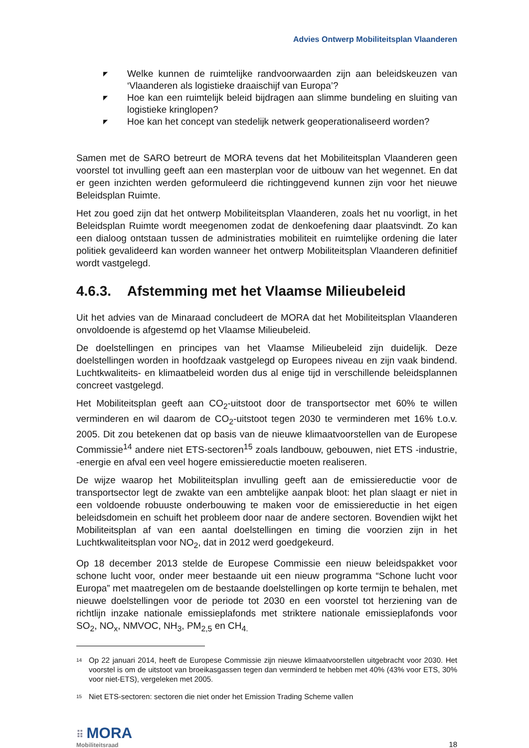Advies Ontwerp Mobiliteitsplan Vlaanderen
◤ Welke kunnen de ruimtelijke randvoorwaarden zijn aan beleidskeuzen van ‘Vlaanderen als logistieke draaischijf van Europa’?
◤ Hoe kan een ruimtelijk beleid bijdragen aan slimme bundeling en sluiting van logistieke kringlopen?
◤ Hoe kan het concept van stedelijk netwerk geoperationaliseerd worden?
Samen met de SARO betreurt de MORA tevens dat het Mobiliteitsplan Vlaanderen geen voorstel tot invulling geeft aan een masterplan voor de uitbouw van het wegennet. En dat er geen inzichten werden geformuleerd die richtinggevend kunnen zijn voor het nieuwe Beleidsplan Ruimte.
Het zou goed zijn dat het ontwerp Mobiliteitsplan Vlaanderen, zoals het nu voorligt, in het Beleidsplan Ruimte wordt meegenomen zodat de denkoefening daar plaatsvindt. Zo kan een dialoog ontstaan tussen de administraties mobiliteit en ruimtelijke ordening die later politiek gevalideerd kan worden wanneer het ontwerp Mobiliteitsplan Vlaanderen definitief wordt vastgelegd.
4.6.3. Afstemming met het Vlaamse Milieubeleid
Uit het advies van de Minaraad concludeert de MORA dat het Mobiliteitsplan Vlaanderen onvoldoende is afgestemd op het Vlaamse Milieubeleid.
De doelstellingen en principes van het Vlaamse Milieubeleid zijn duidelijk. Deze doelstellingen worden in hoofdzaak vastgelegd op Europees niveau en zijn vaak bindend. Luchtkwaliteits- en klimaatbeleid worden dus al enige tijd in verschillende beleidsplannen concreet vastgelegd.
Het Mobiliteitsplan geeft aan CO<sub>2</sub>-uitstoot door de transportsector met 60% te willen verminderen en wil daarom de CO<sub>2</sub>-uitstoot tegen 2030 te verminderen met 16% t.o.v. 2005. Dit zou betekenen dat op basis van de nieuwe klimaatvoorstellen van de Europese Commissie<sup>14</sup> andere niet ETS-sectoren<sup>15</sup> zoals landbouw, gebouwen, niet ETS -industrie, -energie en afval een veel hogere emissiereductie moeten realiseren.
De wijze waarop het Mobiliteitsplan invulling geeft aan de emissiereductie voor de transportsector legt de zwakte van een ambtelijke aanpak bloot: het plan slaagt er niet in een voldoende robuuste onderbouwing te maken voor de emissiereductie in het eigen beleidsdomein en schuift het probleem door naar de andere sectoren. Bovendien wijkt het Mobiliteitsplan af van een aantal doelstellingen en timing die voorzien zijn in het Luchtkwaliteitsplan voor NO<sub>2</sub>, dat in 2012 werd goedgekeurd.
Op 18 december 2013 stelde de Europese Commissie een nieuw beleidspakket voor schone lucht voor, onder meer bestaande uit een nieuw programma “Schone lucht voor Europa” met maatregelen om de bestaande doelstellingen op korte termijn te behalen, met nieuwe doelstellingen voor de periode tot 2030 en een voorstel tot herziening van de richtlijn inzake nationale emissieplafonds met striktere nationale emissieplafonds voor SO<sub>2</sub>, NO<sub>x</sub>, NMVOC, NH<sub>3</sub>, PM<sub>2,5</sub> en CH<sub>4.</sub>
<sup>14</sup>
Op 22 januari 2014, heeft de Europese Commissie zijn nieuwe klimaatvoorstellen uitgebracht voor 2030. Het voorstel is om de uitstoot van broeikasgassen tegen dan verminderd te hebben met 40% (43% voor ETS, 30% voor niet-ETS), vergeleken met 2005.
<sup>15</sup>
Niet ETS-sectoren: sectoren die niet onder het Emission Trading Scheme vallen
⠿ MORA
Mobiliteitsraad
18